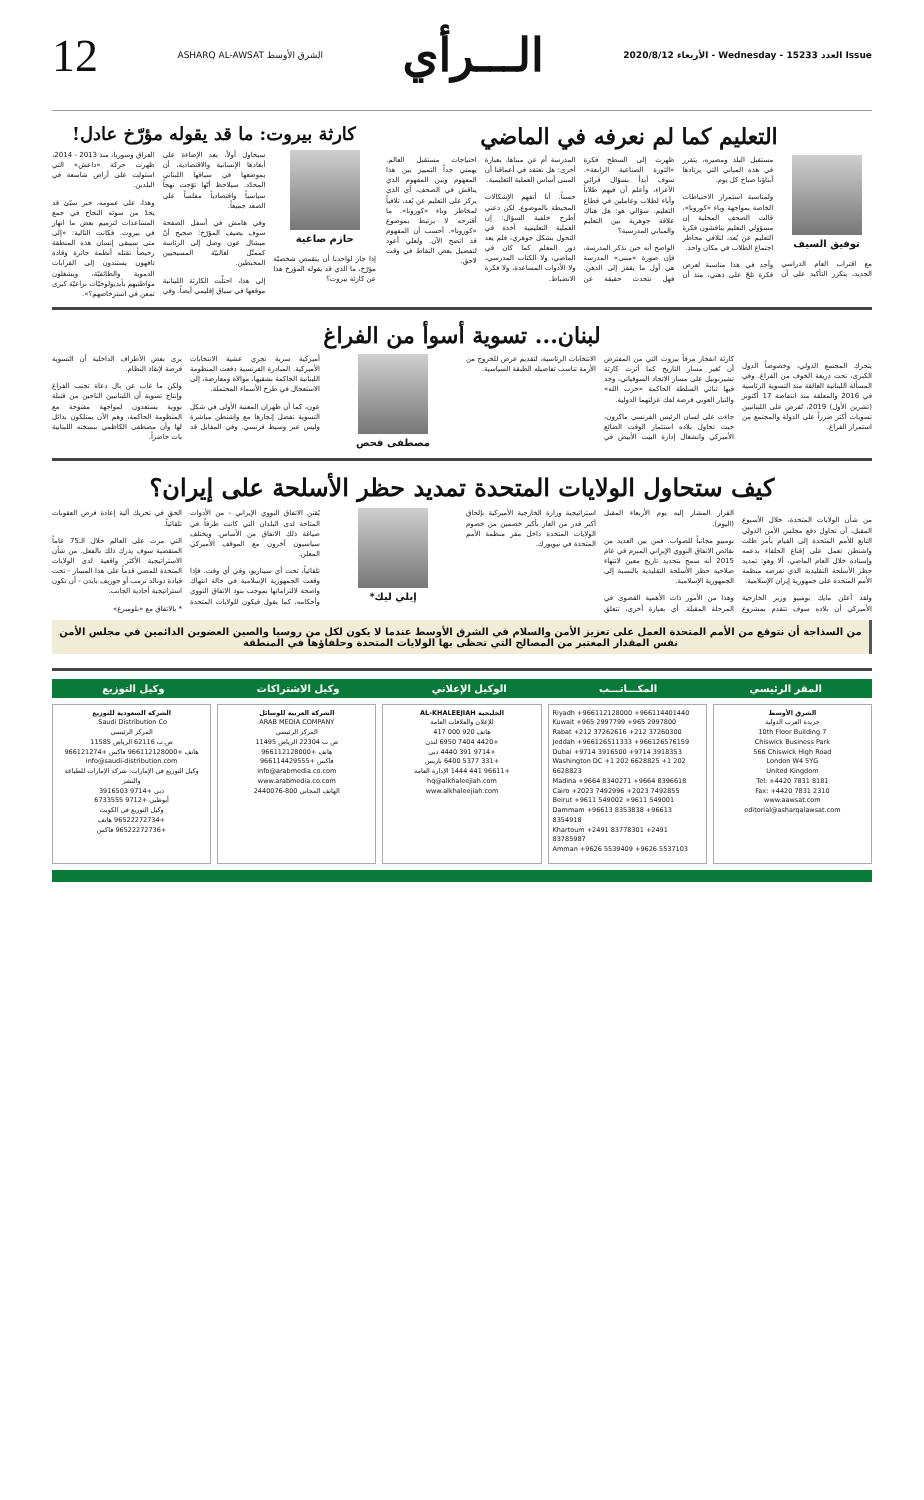12
ASHARQ AL-AWSAT الشرق الأوسط
الـــرأي
الأربعاء 2020/8/12 - Wednesday - العدد 15233 Issue
التعليم كما لم نعرفه في الماضي
توفيق السيف
مع اقتراب العام الدراسي الجديد، يتكرر التأكيد على أن مستقبل البلد ومصيره، يتقرر في هذه المباني التي يرتادها أبناؤنا صباح كل يوم.
ولمناسبة استمرار الاحتياطات الخاصة بمواجهة وباء «كورونا»، قالت الصحف المحلية إن مسؤولي التعليم يناقشون فكرة التعليم عن بُعد، لتلافي مخاطر اجتماع الطلاب في مكان واحد.
وأجد في هذا مناسبة لعرض فكرة تلحّ على ذهني، منذ أن ظهرت إلى السطح فكرة «الثورة الصناعية الرابعة». سوف أبدأ بسؤال قرائي الأعزاء، وأعلم أن فيهم طلاباً وآباء لطلاب وعاملين في قطاع التعليم. سؤالي هو: هل هناك علاقة جوهرية بين التعليم والمباني المدرسية؟
الواضح أنه حين نذكر المدرسة، فإن صورة «مبنى» المدرسة هي أول ما يقفز إلى الذهن. فهل نتحدث حقيقة عن المدرسة أم عن مبناها. بعبارة أخرى: هل نعتقد في أعماقنا أن المبنى أساس العملية التعليمية.
حسناً. أنا أتفهم الإشكالات المحيطة بالموضوع. لكن دعني أطرح خلفية السؤال: إن العملية التعليمية آخذة في التحول بشكل جوهري، فلم يعد دور المعلم كما كان في الماضي، ولا الكتاب المدرسي، ولا الأدوات المساعدة، ولا فكرة الانضباط.
احتياجات مستقبل العالم. يهمني جداً التمييز بين هذا المفهوم وبين المفهوم الذي يناقش في الصحف، أي الذي يركز على التعليم عن بُعد، تلافياً لمخاطر وباء «كورونا». ما أقترحه لا يرتبط بموضوع «كورونا». أحسب أن المفهوم قد اتضح الآن. ولعلي أعود لتفصيل بعض النقاط في وقت لاحق.
كارثة بيروت: ما قد يقوله مؤرّخ عادل!
حازم صاغية
إذا جاز لواحدنا أن يتقمص شخصيّة مؤرّخ، ما الذي قد يقوله المؤرخ هذا عن كارثة بيروت؟
سيحاول أولاً، بعد الإضاءة على أبعادها الإنسانية والاقتصادية، أن يموضعها في سياقها اللبناني المحدّد. سيلاحظ أنّها توّجت نهجاً سياسياً واقتصادياً مفلساً على الصعد جميعاً.
وفي هامش في أسفل الصفحة سوف يضيف المؤرّخ: صحيح أنّ ميشال عون وصل إلى الرئاسة كممثّل لغالبيّة المسيحيين المحبطين.
إلى هذا، احتلّت الكارثة اللبنانية موقعها في سياق إقليمي أيضاً. وفي العراق وسوريا، منذ 2013 - 2014، ظهرت حركة «داعش» التي استولت على أراض شاسعة في البلدين.
وهذا، على عمومه، خبر سيّئ قد يحدّ من سوئه النجاح في جمع المساعدات لترميم بعض ما انهار في بيروت. فكانت التالية: «إلى متى سيبقى إنسان هذه المنطقة رخيصاً تقتله أنظمة جائرة وقادة تافهون يستندون إلى القرابات الدموية والطائفيّة، ويشغلون مواطنيهم بأيديولوجيّات نزاعيّة كبرى تمعن في استرخاصهم؟».
لبنان... تسوية أسوأ من الفراغ
يتحرك المجتمع الدولي، وخصوصاً الدول الكبرى، تحت ذريعة الخوف من الفراغ. وفي المسألة اللبنانية العالقة منذ التسوية الرئاسية في 2016 والمعلقة منذ انتفاضة 17 أكتوبر (تشرين الأول) 2019، تُفرض على اللبنانيين تسويات أكثر ضرراً على الدولة والمجتمع من استمرار الفراغ.
كارثة انفجار مرفأ بيروت التي من المفترض أن تُغير مسار التاريخ كما أثرت كارثة تشيرنوبيل على مسار الاتحاد السوفياتي، وجد فيها ثنائي السلطة الحاكمة «حزب الله» والتيار العوني فرصة لفك عزلتهما الدولية.
جاءت على لسان الرئيس الفرنسي ماكرون، حيث تحاول بلاده استثمار الوقت الضائع الأميركي وانشغال إدارة البيت الأبيض في الانتخابات الرئاسية، لتقديم عرض للخروج من الأزمة تناسب تفاصيله الطبقة السياسية.
مصطفى فحص
أميركية سرية تجري عشية الانتخابات الأميركية. المبادرة الفرنسية دفعت المنظومة اللبنانية الحاكمة بشقيها، موالاة ومعارضة، إلى الاستعجال في طرح الأسماء المحتملة.
عون، كما أن طهران المعنية الأولى في شكل التسوية تفضل إنجازها مع واشنطن مباشرة وليس عبر وسيط فرنسي. وفي المقابل قد يرى بعض الأطراف الداخلية أن التسوية فرصة لإنقاذ النظام.
ولكن ما غاب عن بال دعاة تجنب الفراغ وإنتاج تسوية أن اللبنانيين الناجين من قنبلة نووية يستعدون لمواجهة مفتوحة مع المنظومة الحاكمة، وهم الآن يمتلكون بدائل لها وأن مصطفى الكاظمي بنسخته اللبنانية بات حاضراً.
كيف ستحاول الولايات المتحدة تمديد حظر الأسلحة على إيران؟
من شأن الولايات المتحدة، خلال الأسبوع المقبل، أن تحاول دفع مجلس الأمن الدولي التابع للأمم المتحدة إلى القيام بأمر ظلت واشنطن تعمل على إقناع الحلفاء بدعمه وإسناده خلال العام الماضي، ألا وهو: تمديد حظر الأسلحة التقليدية الذي تفرضه منظمة الأمم المتحدة على جمهورية إيران الإسلامية.
ولقد أعلن مايك بومبيو وزير الخارجية الأميركي أن بلاده سوف تتقدم بمشروع القرار المشار إليه يوم الأربعاء المقبل (اليوم).
بومبيو مجانباً للصواب. فمن بين العديد من نقائص الاتفاق النووي الإيراني المبرم في عام 2015 أنه سمح بتحديد تاريخ معين لانتهاء صلاحية حظر الأسلحة التقليدية بالنسبة إلى الجمهورية الإسلامية.
وهذا من الأمور ذات الأهمية القصوى في المرحلة المقبلة. أي بعبارة أخرى، تتعلق استراتيجية وزارة الخارجية الأميركية بإلحاق أكبر قدر من العار بأكبر خصمين من خصوم الولايات المتحدة داخل مقر منظمة الأمم المتحدة في نيويورك.
إيلي ليك*
يُقنن الاتفاق النووي الإيراني - من الأدوات المتاحة لدى البلدان التي كانت طرفاً في صياغة ذلك الاتفاق من الأساس. ويختلف سياسيون آخرون مع الموقف الأميركي المعلن.
تلقائياً، تحت أي سيناريو، وفي أي وقت. فإذا وقعت الجمهورية الإسلامية في حالة انتهاك واضحة لالتزاماتها بموجب بنود الاتفاق النووي وأحكامه، كما يقول فيكون للولايات المتحدة الحق في تحريك آلية إعادة فرض العقوبات تلقائياً.
التي مرت على العالم خلال الـ75 عاماً المنقضية سوف يدرك ذلك بالفعل. من شأن الاستراتيجية الأكثر واقعية لدى الولايات المتحدة للمضي قدماً على هذا المسار - تحت قيادة دونالد ترمب أو جوزيف بايدن - أن تكون استراتيجية أحادية الجانب.
* بالاتفاق مع «بلومبرغ»
من السذاجة أن نتوقع من الأمم المتحدة العمل على تعزيز الأمن والسلام في الشرق الأوسط عندما لا يكون لكل من روسيا والصين العضوين الدائمين في مجلس الأمن نفس المقدار المعتبر من المصالح التي تحظى بها الولايات المتحدة وحلفاؤها في المنطقة
المقر الرئيسي المكـــاتـــب الوكيل الإعلاني وكيل الاشتراكات وكيل التوزيع
الشرق الأوسط
جريدة العرب الدولية
10th Floor Building 7
Chiswick Business Park
566 Chiswick High Road
London W4 5YG
United Kingdom
Tel: +4420 7831 8181
Fax: +4420 7831 2310
www.aawsat.com
editorial@asharqalawsat.com
Riyadh +966112128000 +966114401440
Kuwait +965 2997799 +965 2997800
Rabat +212 37262616 +212 37260300
Jeddah +966126511333 +966126576159
Dubai +9714 3916500 +9714 3918353
Washington DC +1 202 6628825 +1 202 6628823
Madina +9664 8340271 +9664 8396618
Cairo +2023 7492996 +2023 7492855
Beirut +9611 549002 +9611 549001
Dammam +96613 8353838 +96613 8354918
Khartoum +2491 83778301 +2491 83785987
Amman +9626 5539409 +9626 5537103
الخليجية AL-KHALEEJIAH
للإعلان والعلاقات العامة
هاتف 920 000 417
+4420 7404 6950 لندن
+9714 391 4440 دبي
+331 5377 6400 باريس
+96611 441 1444 الإدارة العامة
hq@alkhaleejiah.com
www.alkhaleejiah.com
الشركة العربية للوسائل
ARAB MEDIA COMPANY
المركز الرئيسي
ص ب 22304 الرياض 11495
هاتف +966112128000
فاكس +966114429555
info@arabmedia.co.com
www.arabmedia.co.com
الهاتف المجاني 800-2440076
الشركة السعودية للتوزيع
Saudi Distribution Co.
المركز الرئيسي
ص.ب 62116 الرياض 11585
هاتف +966112128000 فاكس +966121274
info@saudi-distribution.com
وكيل التوزيع في الإمارات: شركة الإمارات للطباعة والنشر
دبي +9714 3916503
أبوظبي +9712 6733555
وكيل التوزيع في الكويت
+96522272734 هاتف
+96522272736 فاكس